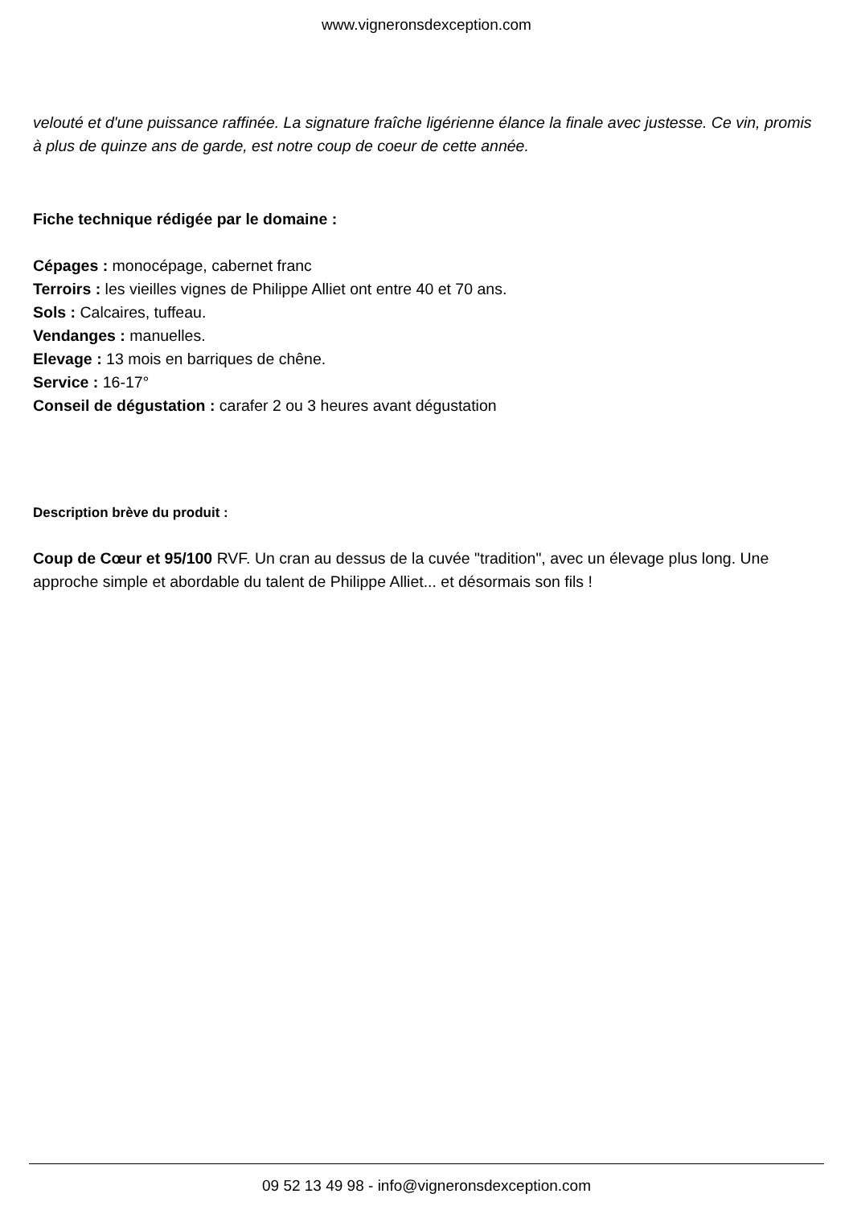www.vigneronsdexception.com
velouté et d'une puissance raffinée. La signature fraîche ligérienne élance la finale avec justesse. Ce vin, promis à plus de quinze ans de garde, est notre coup de coeur de cette année.
Fiche technique rédigée par le domaine :
Cépages : monocépage, cabernet franc
Terroirs : les vieilles vignes de Philippe Alliet ont entre 40 et 70 ans.
Sols : Calcaires, tuffeau.
Vendanges : manuelles.
Elevage : 13 mois en barriques de chêne.
Service : 16-17°
Conseil de dégustation : carafer 2 ou 3 heures avant dégustation
Description brève du produit :
Coup de Cœur et 95/100 RVF. Un cran au dessus de la cuvée "tradition", avec un élevage plus long. Une approche simple et abordable du talent de Philippe Alliet... et désormais son fils !
09 52 13 49 98 - info@vigneronsdexception.com